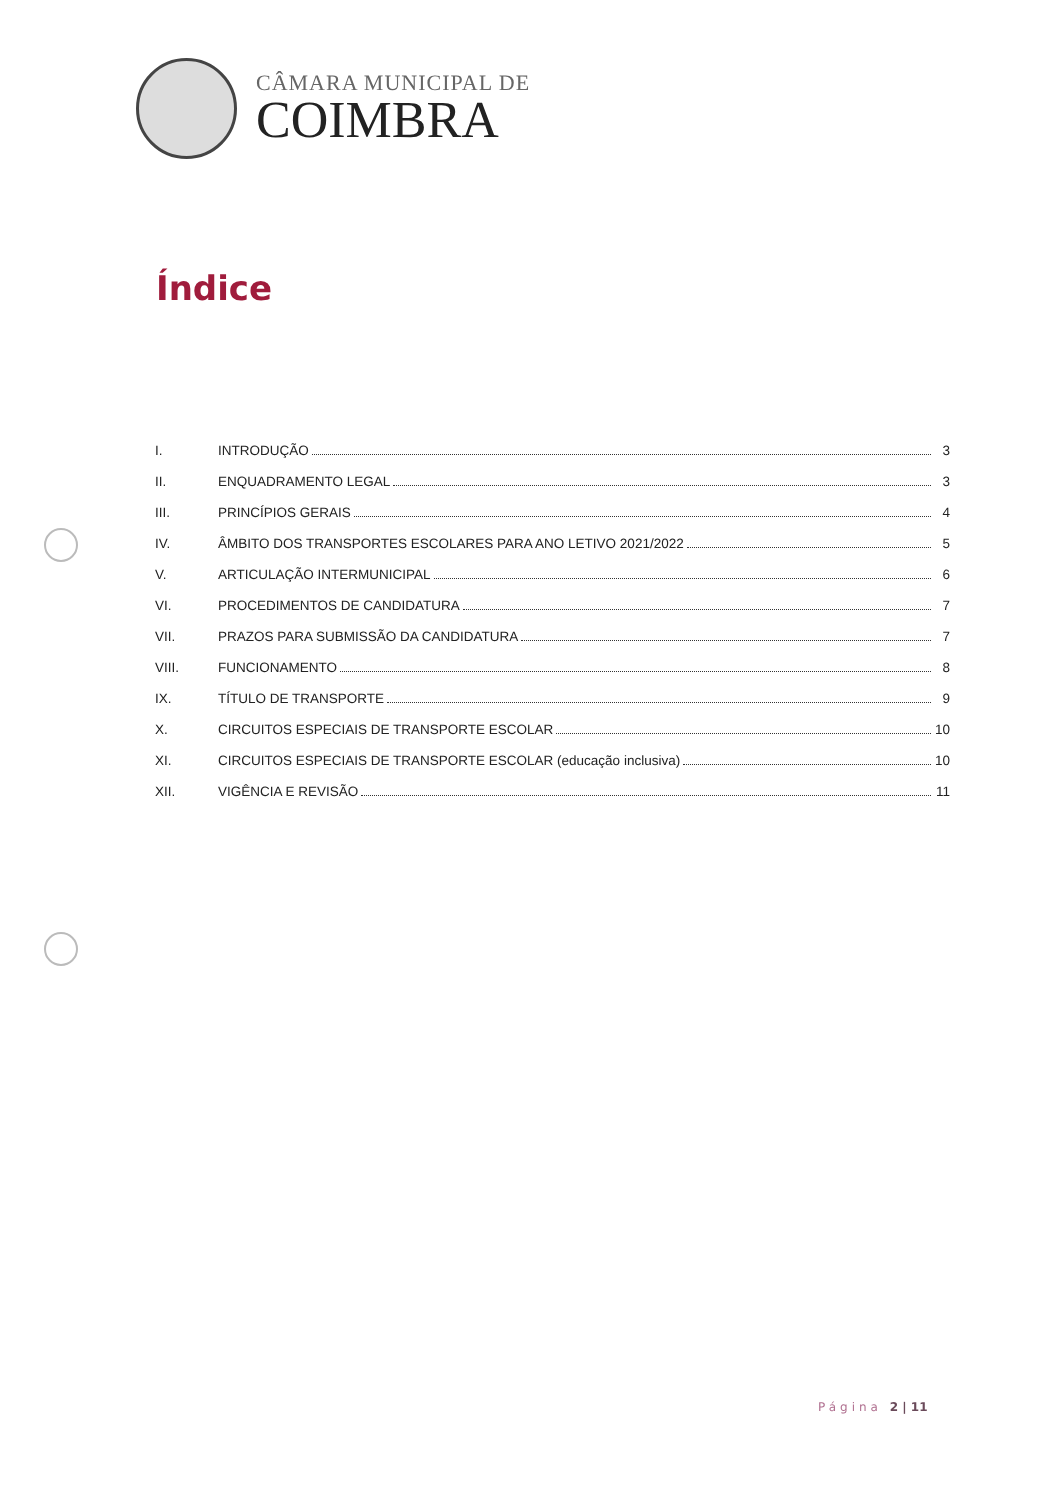CÂMARA MUNICIPAL DE
COIMBRA
Índice
I. INTRODUÇÃO 3
II. ENQUADRAMENTO LEGAL 3
III. PRINCÍPIOS GERAIS 4
IV. ÂMBITO DOS TRANSPORTES ESCOLARES PARA ANO LETIVO 2021/2022 5
V. ARTICULAÇÃO INTERMUNICIPAL 6
VI. PROCEDIMENTOS DE CANDIDATURA 7
VII. PRAZOS PARA SUBMISSÃO DA CANDIDATURA 7
VIII. FUNCIONAMENTO 8
IX. TÍTULO DE TRANSPORTE 9
X. CIRCUITOS ESPECIAIS DE TRANSPORTE ESCOLAR 10
XI. CIRCUITOS ESPECIAIS DE TRANSPORTE ESCOLAR (educação inclusiva) 10
XII. VIGÊNCIA E REVISÃO 11
Página 2 | 11